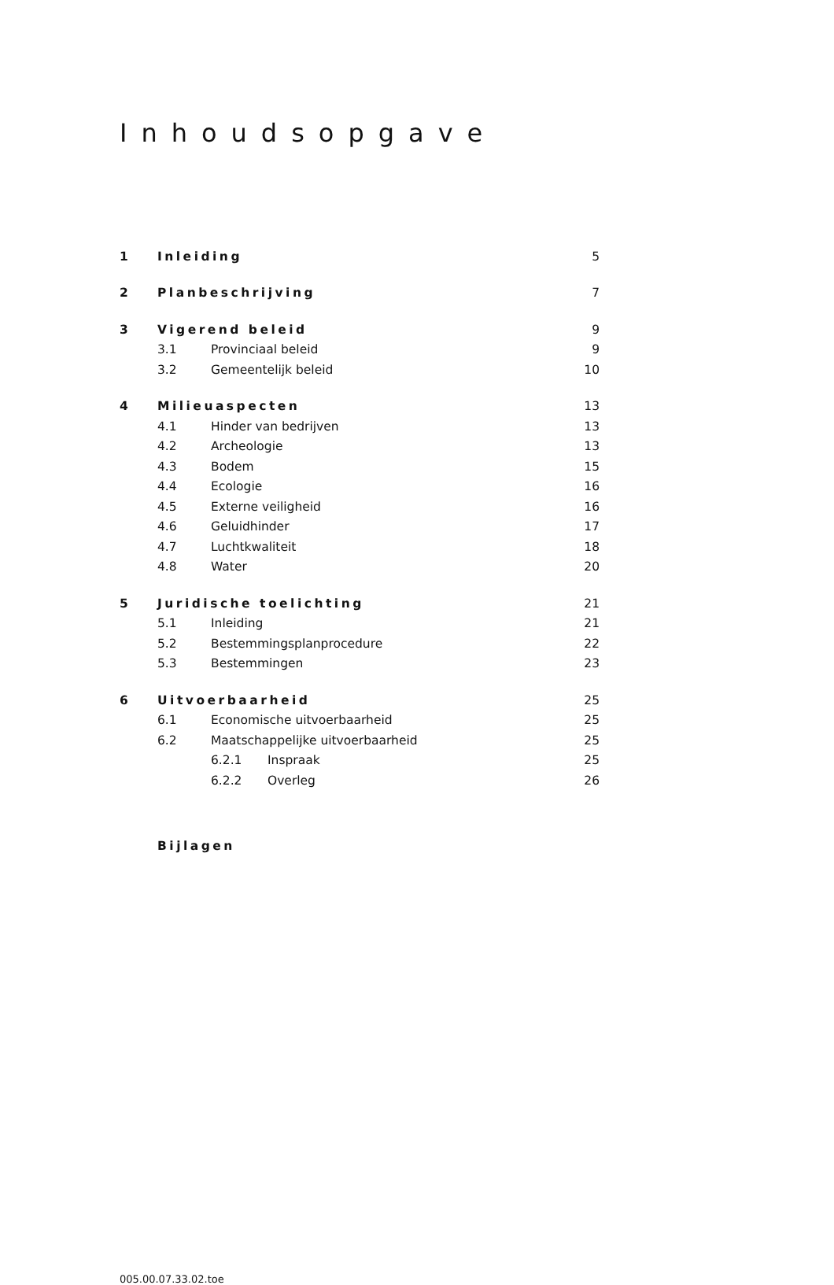Inhoudsopgave
1 Inleiding 5
2 Planbeschrijving 7
3 Vigerend beleid 9
3.1 Provinciaal beleid 9
3.2 Gemeentelijk beleid 10
4 Milieuaspecten 13
4.1 Hinder van bedrijven 13
4.2 Archeologie 13
4.3 Bodem 15
4.4 Ecologie 16
4.5 Externe veiligheid 16
4.6 Geluidhinder 17
4.7 Luchtkwaliteit 18
4.8 Water 20
5 Juridische toelichting 21
5.1 Inleiding 21
5.2 Bestemmingsplanprocedure 22
5.3 Bestemmingen 23
6 Uitvoerbaarheid 25
6.1 Economische uitvoerbaarheid 25
6.2 Maatschappelijke uitvoerbaarheid 25
6.2.1 Inspraak 25
6.2.2 Overleg 26
Bijlagen
005.00.07.33.02.toe